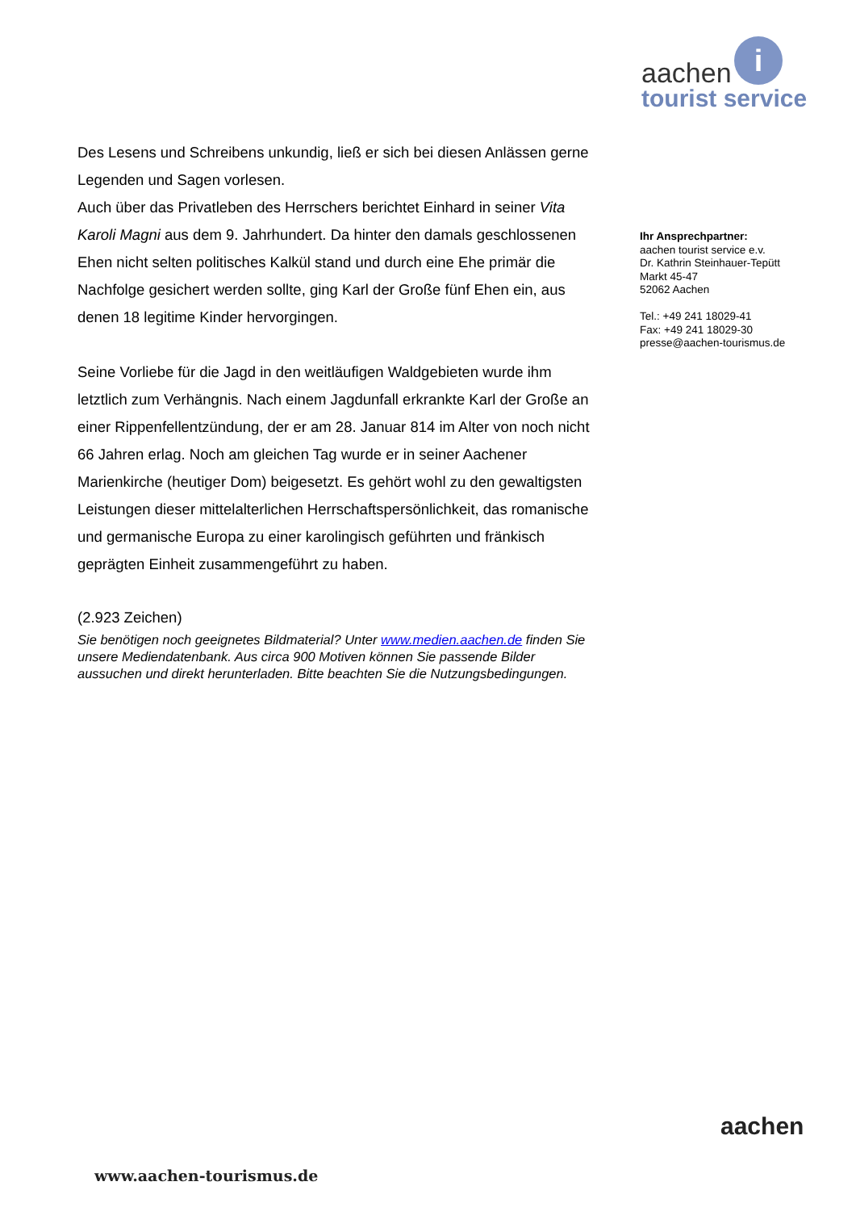i
aachen
tourist service
Des Lesens und Schreibens unkundig, ließ er sich bei diesen Anlässen gerne Legenden und Sagen vorlesen.
Auch über das Privatleben des Herrschers berichtet Einhard in seiner Vita Karoli Magni aus dem 9. Jahrhundert. Da hinter den damals geschlossenen Ehen nicht selten politisches Kalkül stand und durch eine Ehe primär die Nachfolge gesichert werden sollte, ging Karl der Große fünf Ehen ein, aus denen 18 legitime Kinder hervorgingen.
Seine Vorliebe für die Jagd in den weitläufigen Waldgebieten wurde ihm letztlich zum Verhängnis. Nach einem Jagdunfall erkrankte Karl der Große an einer Rippenfellentzündung, der er am 28. Januar 814 im Alter von noch nicht 66 Jahren erlag. Noch am gleichen Tag wurde er in seiner Aachener Marienkirche (heutiger Dom) beigesetzt. Es gehört wohl zu den gewaltigsten Leistungen dieser mittelalterlichen Herrschaftspersönlichkeit, das romanische und germanische Europa zu einer karolingisch geführten und fränkisch geprägten Einheit zusammengeführt zu haben.
(2.923 Zeichen)
Sie benötigen noch geeignetes Bildmaterial? Unter www.medien.aachen.de finden Sie unsere Mediendatenbank. Aus circa 900 Motiven können Sie passende Bilder aussuchen und direkt herunterladen. Bitte beachten Sie die Nutzungsbedingungen.
Ihr Ansprechpartner:
aachen tourist service e.v.
Dr. Kathrin Steinhauer-Tepütt
Markt 45-47
52062 Aachen
Tel.: +49 241 18029-41
Fax: +49 241 18029-30
presse@aachen-tourismus.de
aachen
www.aachen-tourismus.de